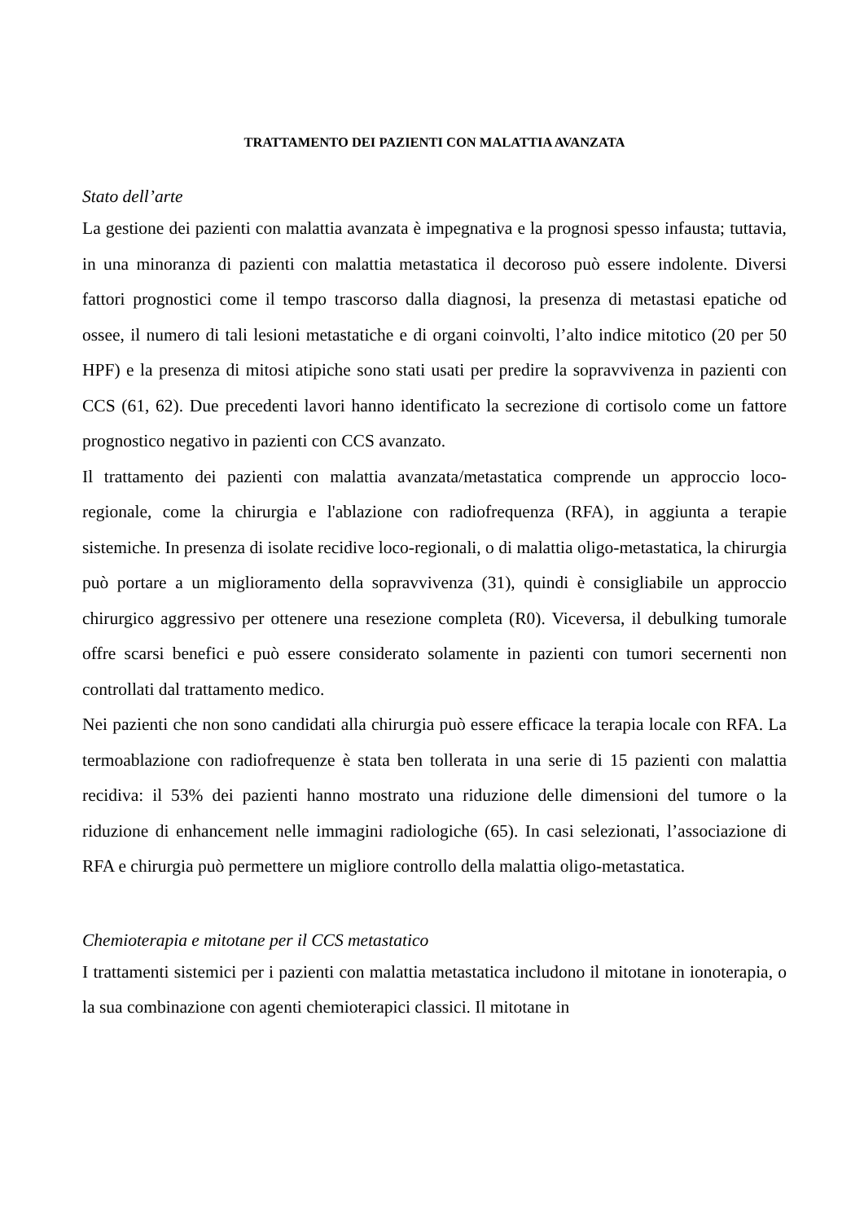TRATTAMENTO DEI PAZIENTI CON MALATTIA AVANZATA
Stato dell’arte
La gestione dei pazienti con malattia avanzata è impegnativa e la prognosi spesso infausta; tuttavia, in una minoranza di pazienti con malattia metastatica il decoroso può essere indolente. Diversi fattori prognostici come il tempo trascorso dalla diagnosi, la presenza di metastasi epatiche od ossee, il numero di tali lesioni metastatiche e di organi coinvolti, l’alto indice mitotico (20 per 50 HPF) e la presenza di mitosi atipiche sono stati usati per predire la sopravvivenza in pazienti con CCS (61, 62). Due precedenti lavori hanno identificato la secrezione di cortisolo come un fattore prognostico negativo in pazienti con CCS avanzato.
Il trattamento dei pazienti con malattia avanzata/metastatica comprende un approccio loco-regionale, come la chirurgia e l'ablazione con radiofrequenza (RFA), in aggiunta a terapie sistemiche. In presenza di isolate recidive loco-regionali, o di malattia oligo-metastatica, la chirurgia può portare a un miglioramento della sopravvivenza (31), quindi è consigliabile un approccio chirurgico aggressivo per ottenere una resezione completa (R0). Viceversa, il debulking tumorale offre scarsi benefici e può essere considerato solamente in pazienti con tumori secernenti non controllati dal trattamento medico.
Nei pazienti che non sono candidati alla chirurgia può essere efficace la terapia locale con RFA. La termoablazione con radiofrequenze è stata ben tollerata in una serie di 15 pazienti con malattia recidiva: il 53% dei pazienti hanno mostrato una riduzione delle dimensioni del tumore o la riduzione di enhancement nelle immagini radiologiche (65). In casi selezionati, l’associazione di RFA e chirurgia può permettere un migliore controllo della malattia oligo-metastatica.
Chemioterapia e mitotane per il CCS metastatico
I trattamenti sistemici per i pazienti con malattia metastatica includono il mitotane in ionoterapia, o la sua combinazione con agenti chemioterapici classici. Il mitotane in